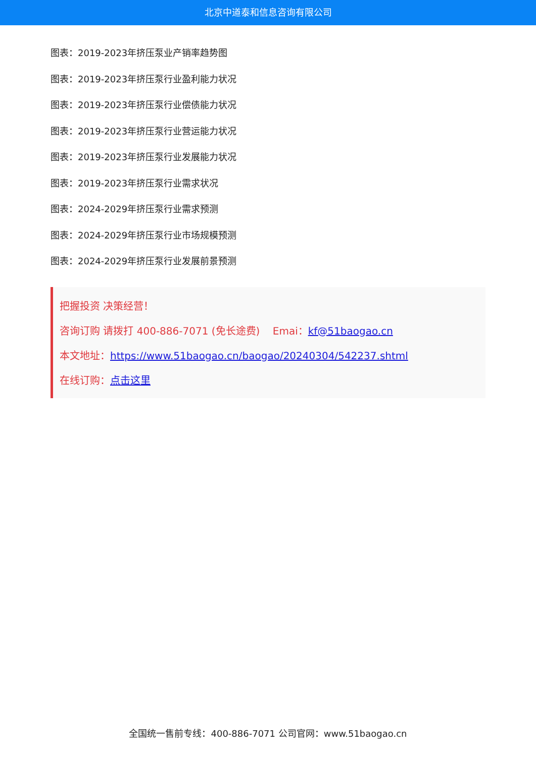北京中道泰和信息咨询有限公司
图表：2019-2023年挤压泵业产销率趋势图
图表：2019-2023年挤压泵行业盈利能力状况
图表：2019-2023年挤压泵行业偿债能力状况
图表：2019-2023年挤压泵行业营运能力状况
图表：2019-2023年挤压泵行业发展能力状况
图表：2019-2023年挤压泵行业需求状况
图表：2024-2029年挤压泵行业需求预测
图表：2024-2029年挤压泵行业市场规模预测
图表：2024-2029年挤压泵行业发展前景预测
把握投资 决策经营！
咨询订购 请拨打 400-886-7071 (免长途费) Emai：kf@51baogao.cn
本文地址：https://www.51baogao.cn/baogao/20240304/542237.shtml
在线订购：点击这里
全国统一售前专线：400-886-7071 公司官网：www.51baogao.cn